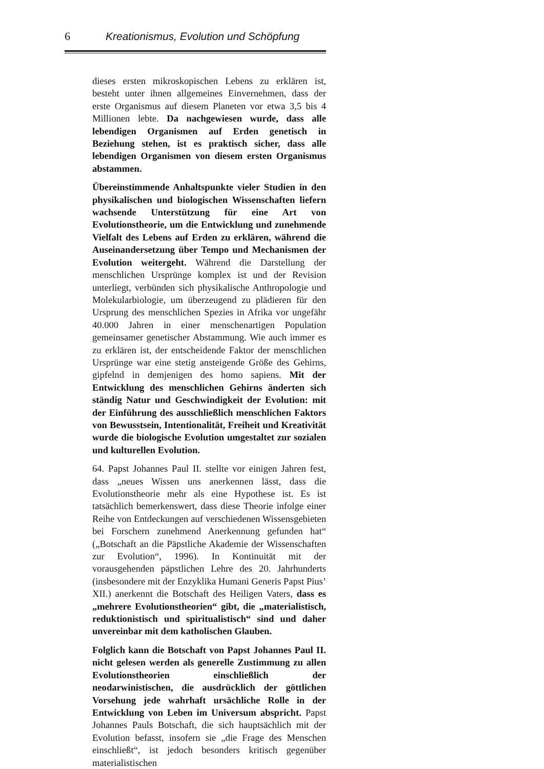6 Kreationismus, Evolution und Schöpfung
dieses ersten mikroskopischen Lebens zu erklären ist, besteht unter ihnen allgemeines Einvernehmen, dass der erste Organismus auf diesem Planeten vor etwa 3,5 bis 4 Millionen lebte. Da nachgewiesen wurde, dass alle lebendigen Organismen auf Erden genetisch in Beziehung stehen, ist es praktisch sicher, dass alle lebendigen Organismen von diesem ersten Organismus abstammen.
Übereinstimmende Anhaltspunkte vieler Studien in den physikalischen und biologischen Wissenschaften liefern wachsende Unterstützung für eine Art von Evolutionstheorie, um die Entwicklung und zunehmende Vielfalt des Lebens auf Erden zu erklären, während die Auseinandersetzung über Tempo und Mechanismen der Evolution weitergeht. Während die Darstellung der menschlichen Ursprünge komplex ist und der Revision unterliegt, verbünden sich physikalische Anthropologie und Molekularbiologie, um überzeugend zu plädieren für den Ursprung des menschlichen Spezies in Afrika vor ungefähr 40.000 Jahren in einer menschenartigen Population gemeinsamer genetischer Abstammung. Wie auch immer es zu erklären ist, der entscheidende Faktor der menschlichen Ursprünge war eine stetig ansteigende Größe des Gehirns, gipfelnd in demjenigen des homo sapiens. Mit der Entwicklung des menschlichen Gehirns änderten sich ständig Natur und Geschwindigkeit der Evolution: mit der Einführung des ausschließlich menschlichen Faktors von Bewusstsein, Intentionalität, Freiheit und Kreativität wurde die biologische Evolution umgestaltet zur sozialen und kulturellen Evolution.
64. Papst Johannes Paul II. stellte vor einigen Jahren fest, dass „neues Wissen uns anerkennen lässt, dass die Evolutionstheorie mehr als eine Hypothese ist. Es ist tatsächlich bemerkenswert, dass diese Theorie infolge einer Reihe von Entdeckungen auf verschiedenen Wissensgebieten bei Forschern zunehmend Anerkennung gefunden hat“ („Botschaft an die Päpstliche Akademie der Wissenschaften zur Evolution“, 1996). In Kontinuität mit der vorausgehenden päpstlichen Lehre des 20. Jahrhunderts (insbesondere mit der Enzyklika Humani Generis Papst Pius’ XII.) anerkennt die Botschaft des Heiligen Vaters, dass es „mehrere Evolutionstheorien“ gibt, die „materialistisch, reduktionistisch und spiritualistisch“ sind und daher unvereinbar mit dem katholischen Glauben.
Folglich kann die Botschaft von Papst Johannes Paul II. nicht gelesen werden als generelle Zustimmung zu allen Evolutionstheorien einschließlich der neodarwinistischen, die ausdrücklich der göttlichen Vorsehung jede wahrhaft ursächliche Rolle in der Entwicklung von Leben im Universum abspricht. Papst Johannes Pauls Botschaft, die sich hauptsächlich mit der Evolution befasst, insofern sie „die Frage des Menschen einschließt“, ist jedoch besonders kritisch gegenüber materialistischen